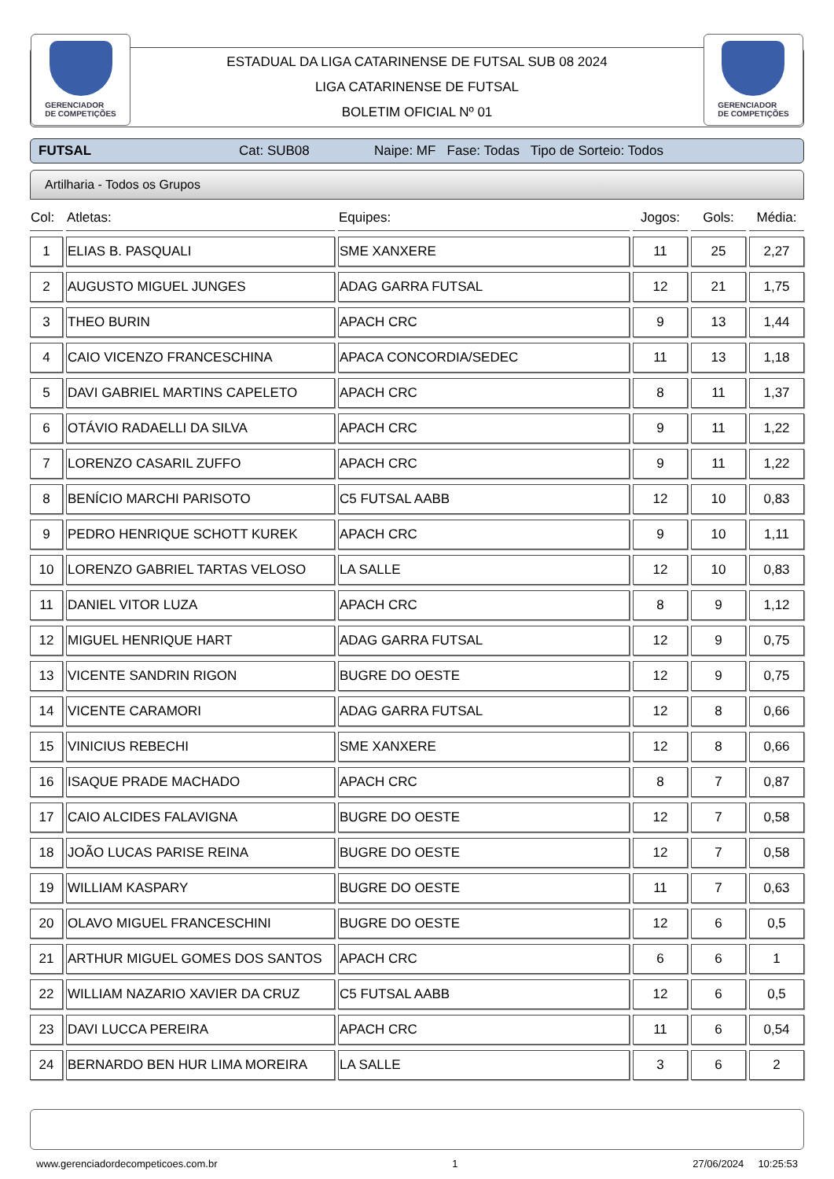GERENCIADOR
DE COMPETIÇÕES
ESTADUAL DA LIGA CATARINENSE DE FUTSAL SUB 08 2024
LIGA CATARINENSE DE FUTSAL
BOLETIM OFICIAL Nº 01
GERENCIADOR
DE COMPETIÇÕES
FUTSAL Cat: SUB08 Naipe: MF Fase: Todas Tipo de Sorteio: Todos
Artilharia - Todos os Grupos
| Col: | Atletas: | Equipes: | Jogos: | Gols: | Média: |
| --- | --- | --- | --- | --- | --- |
| 1 | ELIAS B. PASQUALI | SME XANXERE | 11 | 25 | 2,27 |
| 2 | AUGUSTO MIGUEL JUNGES | ADAG GARRA FUTSAL | 12 | 21 | 1,75 |
| 3 | THEO BURIN | APACH CRC | 9 | 13 | 1,44 |
| 4 | CAIO VICENZO FRANCESCHINA | APACA CONCORDIA/SEDEC | 11 | 13 | 1,18 |
| 5 | DAVI GABRIEL MARTINS CAPELETO | APACH CRC | 8 | 11 | 1,37 |
| 6 | OTÁVIO RADAELLI DA SILVA | APACH CRC | 9 | 11 | 1,22 |
| 7 | LORENZO CASARIL ZUFFO | APACH CRC | 9 | 11 | 1,22 |
| 8 | BENÍCIO MARCHI PARISOTO | C5 FUTSAL AABB | 12 | 10 | 0,83 |
| 9 | PEDRO HENRIQUE SCHOTT KUREK | APACH CRC | 9 | 10 | 1,11 |
| 10 | LORENZO GABRIEL TARTAS VELOSO | LA SALLE | 12 | 10 | 0,83 |
| 11 | DANIEL VITOR LUZA | APACH CRC | 8 | 9 | 1,12 |
| 12 | MIGUEL HENRIQUE HART | ADAG GARRA FUTSAL | 12 | 9 | 0,75 |
| 13 | VICENTE SANDRIN RIGON | BUGRE DO OESTE | 12 | 9 | 0,75 |
| 14 | VICENTE CARAMORI | ADAG GARRA FUTSAL | 12 | 8 | 0,66 |
| 15 | VINICIUS REBECHI | SME XANXERE | 12 | 8 | 0,66 |
| 16 | ISAQUE PRADE MACHADO | APACH CRC | 8 | 7 | 0,87 |
| 17 | CAIO ALCIDES FALAVIGNA | BUGRE DO OESTE | 12 | 7 | 0,58 |
| 18 | JOÃO LUCAS PARISE REINA | BUGRE DO OESTE | 12 | 7 | 0,58 |
| 19 | WILLIAM KASPARY | BUGRE DO OESTE | 11 | 7 | 0,63 |
| 20 | OLAVO MIGUEL FRANCESCHINI | BUGRE DO OESTE | 12 | 6 | 0,5 |
| 21 | ARTHUR MIGUEL GOMES DOS SANTOS | APACH CRC | 6 | 6 | 1 |
| 22 | WILLIAM NAZARIO XAVIER DA CRUZ | C5 FUTSAL AABB | 12 | 6 | 0,5 |
| 23 | DAVI LUCCA PEREIRA | APACH CRC | 11 | 6 | 0,54 |
| 24 | BERNARDO BEN HUR LIMA MOREIRA | LA SALLE | 3 | 6 | 2 |
www.gerenciadordecompeticoes.com.br 1 27/06/2024 10:25:53